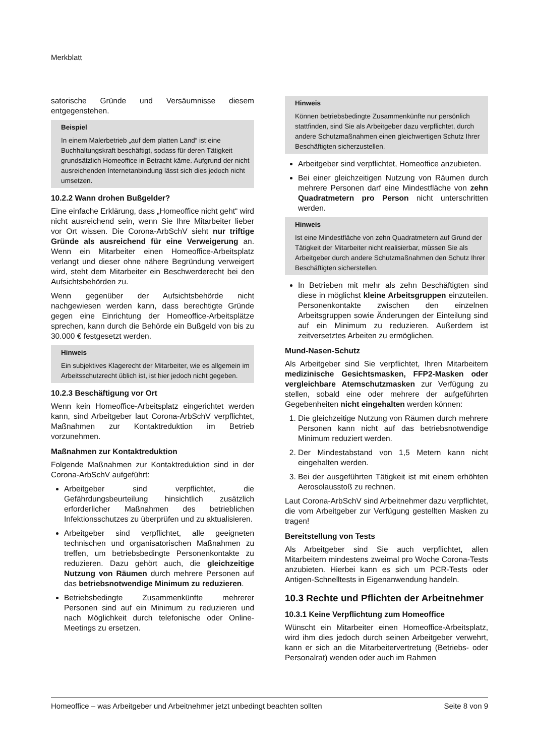Merkblatt
satorische Gründe und Versäumnisse diesem entgegenstehen.
Beispiel
In einem Malerbetrieb „auf dem platten Land“ ist eine Buchhaltungskraft beschäftigt, sodass für deren Tätigkeit grundsätzlich Homeoffice in Betracht käme. Aufgrund der nicht ausreichenden Internetanbindung lässt sich dies jedoch nicht umsetzen.
10.2.2 Wann drohen Bußgelder?
Eine einfache Erklärung, dass „Homeoffice nicht geht“ wird nicht ausreichend sein, wenn Sie Ihre Mitarbeiter lieber vor Ort wissen. Die Corona-ArbSchV sieht nur triftige Gründe als ausreichend für eine Verweigerung an. Wenn ein Mitarbeiter einen Homeoffice-Arbeitsplatz verlangt und dieser ohne nähere Begründung verweigert wird, steht dem Mitarbeiter ein Beschwerderecht bei den Aufsichtsbehörden zu.
Wenn gegenüber der Aufsichtsbehörde nicht nachgewiesen werden kann, dass berechtigte Gründe gegen eine Einrichtung der Homeoffice-Arbeitsplätze sprechen, kann durch die Behörde ein Bußgeld von bis zu 30.000 € festgesetzt werden.
Hinweis
Ein subjektives Klagerecht der Mitarbeiter, wie es allgemein im Arbeitsschutzrecht üblich ist, ist hier jedoch nicht gegeben.
10.2.3 Beschäftigung vor Ort
Wenn kein Homeoffice-Arbeitsplatz eingerichtet werden kann, sind Arbeitgeber laut Corona-ArbSchV verpflichtet, Maßnahmen zur Kontaktreduktion im Betrieb vorzunehmen.
Maßnahmen zur Kontaktreduktion
Folgende Maßnahmen zur Kontaktreduktion sind in der Corona-ArbSchV aufgeführt:
Arbeitgeber sind verpflichtet, die Gefährdungsbeurteilung hinsichtlich zusätzlich erforderlicher Maßnahmen des betrieblichen Infektionsschutzes zu überprüfen und zu aktualisieren.
Arbeitgeber sind verpflichtet, alle geeigneten technischen und organisatorischen Maßnahmen zu treffen, um betriebsbedingte Personenkontakte zu reduzieren. Dazu gehört auch, die gleichzeitige Nutzung von Räumen durch mehrere Personen auf das betriebsnotwendige Minimum zu reduzieren.
Betriebsbedingte Zusammenkünfte mehrerer Personen sind auf ein Minimum zu reduzieren und nach Möglichkeit durch telefonische oder Online-Meetings zu ersetzen.
Hinweis
Können betriebsbedingte Zusammenkünfte nur persönlich stattfinden, sind Sie als Arbeitgeber dazu verpflichtet, durch andere Schutzmaßnahmen einen gleichwertigen Schutz Ihrer Beschäftigten sicherzustellen.
Arbeitgeber sind verpflichtet, Homeoffice anzubieten.
Bei einer gleichzeitigen Nutzung von Räumen durch mehrere Personen darf eine Mindestfläche von zehn Quadratmetern pro Person nicht unterschritten werden.
Hinweis
Ist eine Mindestfläche von zehn Quadratmetern auf Grund der Tätigkeit der Mitarbeiter nicht realisierbar, müssen Sie als Arbeitgeber durch andere Schutzmaßnahmen den Schutz Ihrer Beschäftigten sicherstellen.
In Betrieben mit mehr als zehn Beschäftigten sind diese in möglichst kleine Arbeitsgruppen einzuteilen. Personenkontakte zwischen den einzelnen Arbeitsgruppen sowie Änderungen der Einteilung sind auf ein Minimum zu reduzieren. Außerdem ist zeitversetztes Arbeiten zu ermöglichen.
Mund-Nasen-Schutz
Als Arbeitgeber sind Sie verpflichtet, Ihren Mitarbeitern medizinische Gesichtsmasken, FFP2-Masken oder vergleichbare Atemschutzmasken zur Verfügung zu stellen, sobald eine oder mehrere der aufgeführten Gegebenheiten nicht eingehalten werden können:
1. Die gleichzeitige Nutzung von Räumen durch mehrere Personen kann nicht auf das betriebsnotwendige Minimum reduziert werden.
2. Der Mindestabstand von 1,5 Metern kann nicht eingehalten werden.
3. Bei der ausgeführten Tätigkeit ist mit einem erhöhten Aerosolausstoß zu rechnen.
Laut Corona-ArbSchV sind Arbeitnehmer dazu verpflichtet, die vom Arbeitgeber zur Verfügung gestellten Masken zu tragen!
Bereitstellung von Tests
Als Arbeitgeber sind Sie auch verpflichtet, allen Mitarbeitern mindestens zweimal pro Woche Corona-Tests anzubieten. Hierbei kann es sich um PCR-Tests oder Antigen-Schnelltests in Eigenanwendung handeln.
10.3 Rechte und Pflichten der Arbeitnehmer
10.3.1 Keine Verpflichtung zum Homeoffice
Wünscht ein Mitarbeiter einen Homeoffice-Arbeitsplatz, wird ihm dies jedoch durch seinen Arbeitgeber verwehrt, kann er sich an die Mitarbeitervertretung (Betriebs- oder Personalrat) wenden oder auch im Rahmen
Homeoffice – was Arbeitgeber und Arbeitnehmer jetzt unbedingt beachten sollten Seite 8 von 9